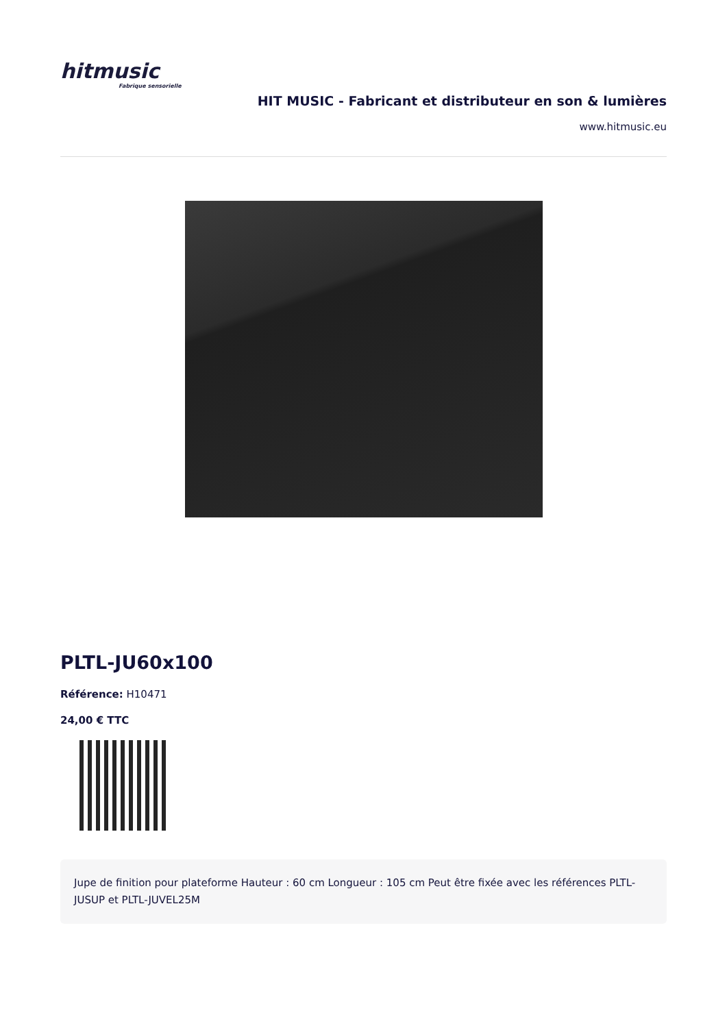hitmusic
Fabrique sensorielle
HIT MUSIC - Fabricant et distributeur en son & lumières
www.hitmusic.eu
PLTL-JU60x100
Référence: H10471
24,00 € TTC
Jupe de finition pour plateforme Hauteur : 60 cm Longueur : 105 cm Peut être fixée avec les références PLTL-JUSUP et PLTL-JUVEL25M